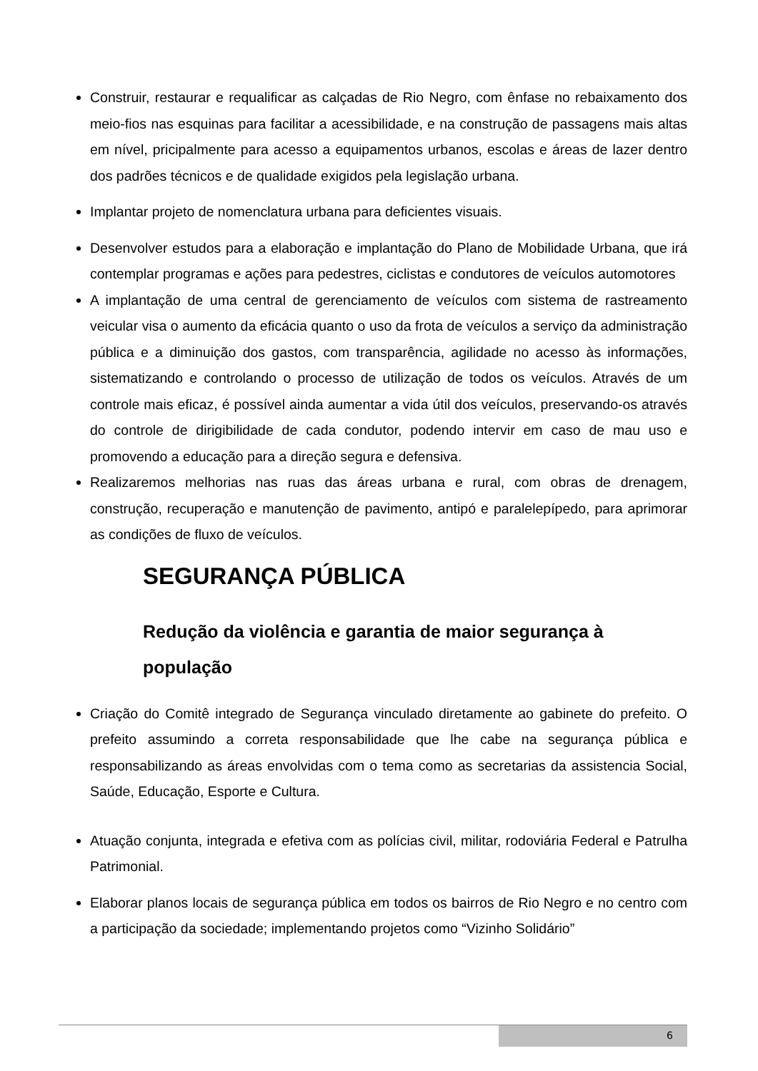Construir, restaurar e requalificar as calçadas de Rio Negro, com ênfase no rebaixamento dos meio-fios nas esquinas para facilitar a acessibilidade, e na construção de passagens mais altas em nível, pricipalmente para acesso a equipamentos urbanos, escolas e áreas de lazer dentro dos padrões técnicos e de qualidade exigidos pela legislação urbana.
Implantar projeto de nomenclatura urbana para deficientes visuais.
Desenvolver estudos para a elaboração e implantação do Plano de Mobilidade Urbana, que irá contemplar programas e ações para pedestres, ciclistas e condutores de veículos automotores
A implantação de uma central de gerenciamento de veículos com sistema de rastreamento veicular visa o aumento da eficácia quanto o uso da frota de veículos a serviço da administração pública e a diminuição dos gastos, com transparência, agilidade no acesso às informações, sistematizando e controlando o processo de utilização de todos os veículos. Através de um controle mais eficaz, é possível ainda aumentar a vida útil dos veículos, preservando-os através do controle de dirigibilidade de cada condutor, podendo intervir em caso de mau uso e promovendo a educação para a direção segura e defensiva.
Realizaremos melhorias nas ruas das áreas urbana e rural, com obras de drenagem, construção, recuperação e manutenção de pavimento, antipó e paralelepípedo, para aprimorar as condições de fluxo de veículos.
SEGURANÇA PÚBLICA
Redução da violência e garantia de maior segurança à população
Criação do Comitê integrado de Segurança vinculado diretamente ao gabinete do prefeito. O prefeito assumindo a correta responsabilidade que lhe cabe na segurança pública e responsabilizando as áreas envolvidas com o tema como as secretarias da assistencia Social, Saúde, Educação, Esporte e Cultura.
Atuação conjunta, integrada e efetiva com as polícias civil, militar, rodoviária Federal e Patrulha Patrimonial.
Elaborar planos locais de segurança pública em todos os bairros de Rio Negro e no centro com a participação da sociedade; implementando projetos como “Vizinho Solidário”
6